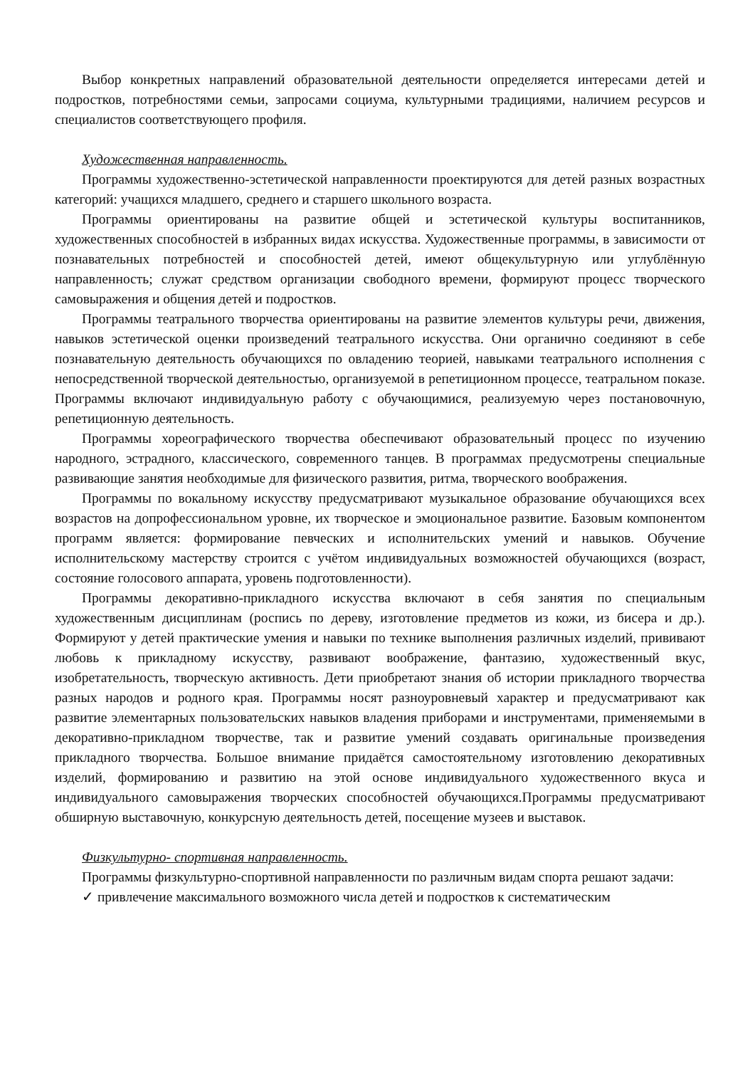Выбор конкретных направлений образовательной деятельности определяется интересами детей и подростков, потребностями семьи, запросами социума, культурными традициями, наличием ресурсов и специалистов соответствующего профиля.
Художественная направленность.
Программы художественно-эстетической направленности проектируются для детей разных возрастных категорий: учащихся младшего, среднего и старшего школьного возраста.
Программы ориентированы на развитие общей и эстетической культуры воспитанников, художественных способностей в избранных видах искусства. Художественные программы, в зависимости от познавательных потребностей и способностей детей, имеют общекультурную или углублённую направленность; служат средством организации свободного времени, формируют процесс творческого самовыражения и общения детей и подростков.
Программы театрального творчества ориентированы на развитие элементов культуры речи, движения, навыков эстетической оценки произведений театрального искусства. Они органично соединяют в себе познавательную деятельность обучающихся по овладению теорией, навыками театрального исполнения с непосредственной творческой деятельностью, организуемой в репетиционном процессе, театральном показе. Программы включают индивидуальную работу с обучающимися, реализуемую через постановочную, репетиционную деятельность.
Программы хореографического творчества обеспечивают образовательный процесс по изучению народного, эстрадного, классического, современного танцев. В программах предусмотрены специальные развивающие занятия необходимые для физического развития, ритма, творческого воображения.
Программы по вокальному искусству предусматривают музыкальное образование обучающихся всех возрастов на допрофессиональном уровне, их творческое и эмоциональное развитие. Базовым компонентом программ является: формирование певческих и исполнительских умений и навыков. Обучение исполнительскому мастерству строится с учётом индивидуальных возможностей обучающихся (возраст, состояние голосового аппарата, уровень подготовленности).
Программы декоративно-прикладного искусства включают в себя занятия по специальным художественным дисциплинам (роспись по дереву, изготовление предметов из кожи, из бисера и др.). Формируют у детей практические умения и навыки по технике выполнения различных изделий, прививают любовь к прикладному искусству, развивают воображение, фантазию, художественный вкус, изобретательность, творческую активность. Дети приобретают знания об истории прикладного творчества разных народов и родного края. Программы носят разноуровневый характер и предусматривают как развитие элементарных пользовательских навыков владения приборами и инструментами, применяемыми в декоративно-прикладном творчестве, так и развитие умений создавать оригинальные произведения прикладного творчества. Большое внимание придаётся самостоятельному изготовлению декоративных изделий, формированию и развитию на этой основе индивидуального художественного вкуса и индивидуального самовыражения творческих способностей обучающихся.Программы предусматривают обширную выставочную, конкурсную деятельность детей, посещение музеев и выставок.
Физкультурно- спортивная направленность.
Программы физкультурно-спортивной направленности по различным видам спорта решают задачи:
✓ привлечение максимального возможного числа детей и подростков к систематическим